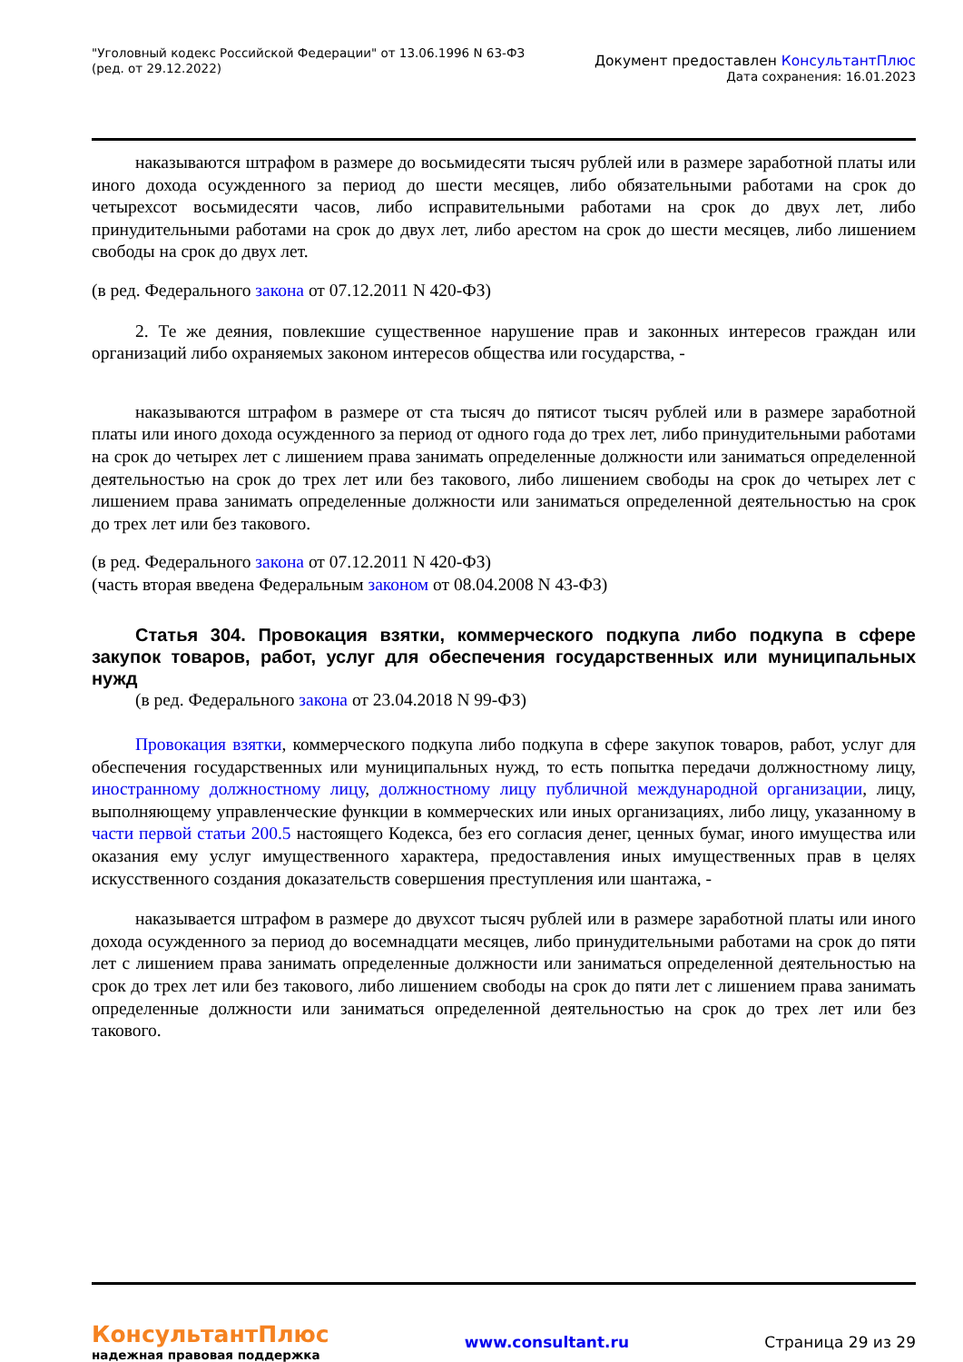"Уголовный кодекс Российской Федерации" от 13.06.1996 N 63-ФЗ
(ред. от 29.12.2022)
Документ предоставлен КонсультантПлюс
Дата сохранения: 16.01.2023
наказываются штрафом в размере до восьмидесяти тысяч рублей или в размере заработной платы или иного дохода осужденного за период до шести месяцев, либо обязательными работами на срок до четырехсот восьмидесяти часов, либо исправительными работами на срок до двух лет, либо принудительными работами на срок до двух лет, либо арестом на срок до шести месяцев, либо лишением свободы на срок до двух лет.
(в ред. Федерального закона от 07.12.2011 N 420-ФЗ)
2. Те же деяния, повлекшие существенное нарушение прав и законных интересов граждан или организаций либо охраняемых законом интересов общества или государства, -
наказываются штрафом в размере от ста тысяч до пятисот тысяч рублей или в размере заработной платы или иного дохода осужденного за период от одного года до трех лет, либо принудительными работами на срок до четырех лет с лишением права занимать определенные должности или заниматься определенной деятельностью на срок до трех лет или без такового, либо лишением свободы на срок до четырех лет с лишением права занимать определенные должности или заниматься определенной деятельностью на срок до трех лет или без такового.
(в ред. Федерального закона от 07.12.2011 N 420-ФЗ)
(часть вторая введена Федеральным законом от 08.04.2008 N 43-ФЗ)
Статья 304. Провокация взятки, коммерческого подкупа либо подкупа в сфере закупок товаров, работ, услуг для обеспечения государственных или муниципальных нужд
(в ред. Федерального закона от 23.04.2018 N 99-ФЗ)
Провокация взятки, коммерческого подкупа либо подкупа в сфере закупок товаров, работ, услуг для обеспечения государственных или муниципальных нужд, то есть попытка передачи должностному лицу, иностранному должностному лицу, должностному лицу публичной международной организации, лицу, выполняющему управленческие функции в коммерческих или иных организациях, либо лицу, указанному в части первой статьи 200.5 настоящего Кодекса, без его согласия денег, ценных бумаг, иного имущества или оказания ему услуг имущественного характера, предоставления иных имущественных прав в целях искусственного создания доказательств совершения преступления или шантажа, -
наказывается штрафом в размере до двухсот тысяч рублей или в размере заработной платы или иного дохода осужденного за период до восемнадцати месяцев, либо принудительными работами на срок до пяти лет с лишением права занимать определенные должности или заниматься определенной деятельностью на срок до трех лет или без такового, либо лишением свободы на срок до пяти лет с лишением права занимать определенные должности или заниматься определенной деятельностью на срок до трех лет или без такового.
КонсультантПлюс
надежная правовая поддержка
www.consultant.ru Страница 29 из 29